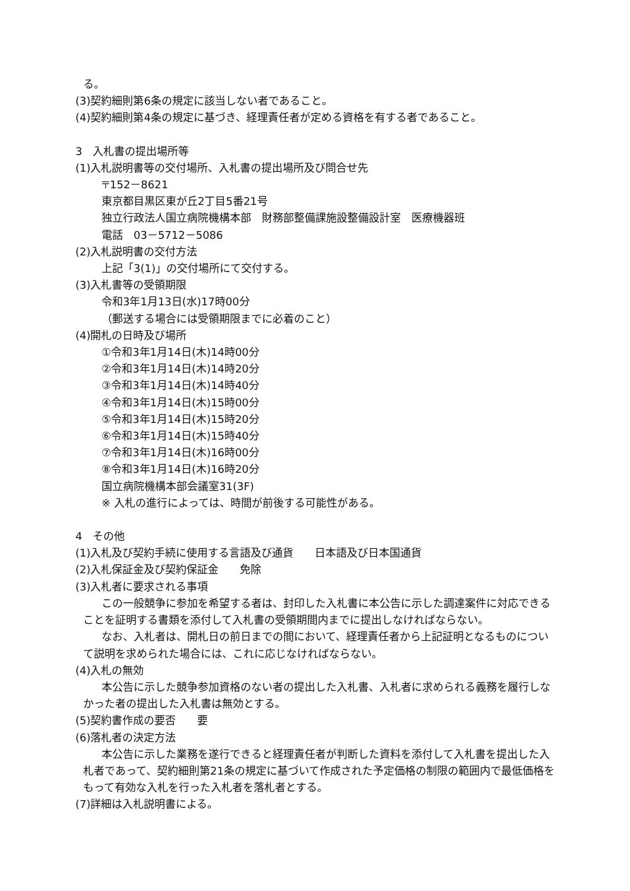る。
(3)契約細則第6条の規定に該当しない者であること。
(4)契約細則第4条の規定に基づき、経理責任者が定める資格を有する者であること。
3　入札書の提出場所等
(1)入札説明書等の交付場所、入札書の提出場所及び問合せ先
〒152－8621
東京都目黒区東が丘2丁目5番21号
独立行政法人国立病院機構本部　財務部整備課施設整備設計室　医療機器班
電話　03－5712－5086
(2)入札説明書の交付方法
上記「3(1)」の交付場所にて交付する。
(3)入札書等の受領期限
令和3年1月13日(水)17時00分
（郵送する場合には受領期限までに必着のこと）
(4)開札の日時及び場所
①令和3年1月14日(木)14時00分
②令和3年1月14日(木)14時20分
③令和3年1月14日(木)14時40分
④令和3年1月14日(木)15時00分
⑤令和3年1月14日(木)15時20分
⑥令和3年1月14日(木)15時40分
⑦令和3年1月14日(木)16時00分
⑧令和3年1月14日(木)16時20分
国立病院機構本部会議室31(3F)
※ 入札の進行によっては、時間が前後する可能性がある。
4　その他
(1)入札及び契約手続に使用する言語及び通貨　　日本語及び日本国通貨
(2)入札保証金及び契約保証金　　免除
(3)入札者に要求される事項
この一般競争に参加を希望する者は、封印した入札書に本公告に示した調達案件に対応できることを証明する書類を添付して入札書の受領期間内までに提出しなければならない。
なお、入札者は、開札日の前日までの間において、経理責任者から上記証明となるものについて説明を求められた場合には、これに応じなければならない。
(4)入札の無効
本公告に示した競争参加資格のない者の提出した入札書、入札者に求められる義務を履行しなかった者の提出した入札書は無効とする。
(5)契約書作成の要否　　要
(6)落札者の決定方法
本公告に示した業務を遂行できると経理責任者が判断した資料を添付して入札書を提出した入札者であって、契約細則第21条の規定に基づいて作成された予定価格の制限の範囲内で最低価格をもって有効な入札を行った入札者を落札者とする。
(7)詳細は入札説明書による。